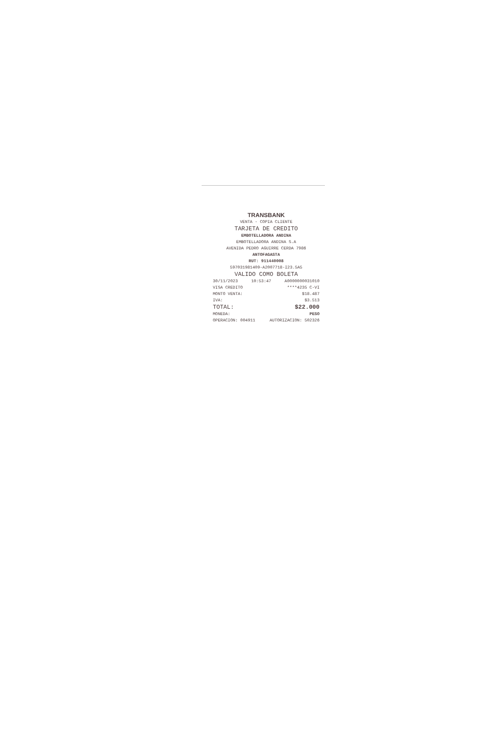TRANSBANK
VENTA - COPIA CLIENTE
TARJETA DE CREDITO
EMBOTELLADORA ANDINA
EMBOTELLADORA ANDINA S.A
AVENIDA PEDRO AGUIRRE CERDA 7986
ANTOFAGASTA
RUT: 911440008
597031981409-A2007718-I23.5A5
VALIDO COMO BOLETA
30/11/2023 10:53:47 A0000000031010
VISA CREDITO ****4235 C-VI
MONTO VENTA: $18.487
IVA: $3.513
TOTAL: $22.000
MONEDA: PESO
OPERACION: 004911 AUTORIZACION: 502326